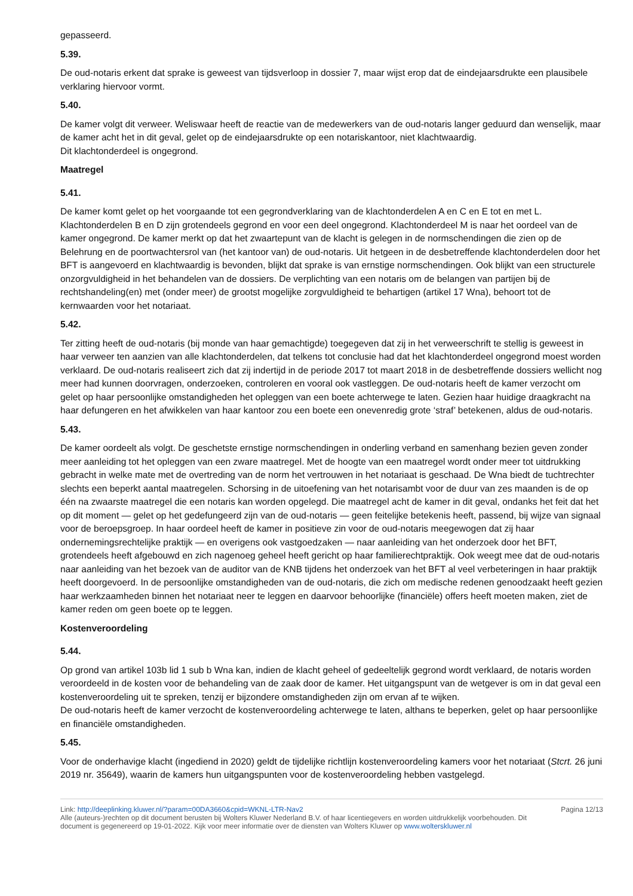gepasseerd.
5.39.
De oud-notaris erkent dat sprake is geweest van tijdsverloop in dossier 7, maar wijst erop dat de eindejaarsdrukte een plausibele verklaring hiervoor vormt.
5.40.
De kamer volgt dit verweer. Weliswaar heeft de reactie van de medewerkers van de oud-notaris langer geduurd dan wenselijk, maar de kamer acht het in dit geval, gelet op de eindejaarsdrukte op een notariskantoor, niet klachtwaardig.
Dit klachtonderdeel is ongegrond.
Maatregel
5.41.
De kamer komt gelet op het voorgaande tot een gegrondverklaring van de klachtonderdelen A en C en E tot en met L. Klachtonderdelen B en D zijn grotendeels gegrond en voor een deel ongegrond. Klachtonderdeel M is naar het oordeel van de kamer ongegrond. De kamer merkt op dat het zwaartepunt van de klacht is gelegen in de normschendingen die zien op de Belehrung en de poortwachtersrol van (het kantoor van) de oud-notaris. Uit hetgeen in de desbetreffende klachtonderdelen door het BFT is aangevoerd en klachtwaardig is bevonden, blijkt dat sprake is van ernstige normschendingen. Ook blijkt van een structurele onzorgvuldigheid in het behandelen van de dossiers. De verplichting van een notaris om de belangen van partijen bij de rechtshandeling(en) met (onder meer) de grootst mogelijke zorgvuldigheid te behartigen (artikel 17 Wna), behoort tot de kernwaarden voor het notariaat.
5.42.
Ter zitting heeft de oud-notaris (bij monde van haar gemachtigde) toegegeven dat zij in het verweerschrift te stellig is geweest in haar verweer ten aanzien van alle klachtonderdelen, dat telkens tot conclusie had dat het klachtonderdeel ongegrond moest worden verklaard. De oud-notaris realiseert zich dat zij indertijd in de periode 2017 tot maart 2018 in de desbetreffende dossiers wellicht nog meer had kunnen doorvragen, onderzoeken, controleren en vooral ook vastleggen. De oud-notaris heeft de kamer verzocht om gelet op haar persoonlijke omstandigheden het opleggen van een boete achterwege te laten. Gezien haar huidige draagkracht na haar defungeren en het afwikkelen van haar kantoor zou een boete een onevenredig grote ‘straf’ betekenen, aldus de oud-notaris.
5.43.
De kamer oordeelt als volgt. De geschetste ernstige normschendingen in onderling verband en samenhang bezien geven zonder meer aanleiding tot het opleggen van een zware maatregel. Met de hoogte van een maatregel wordt onder meer tot uitdrukking gebracht in welke mate met de overtreding van de norm het vertrouwen in het notariaat is geschaad. De Wna biedt de tuchtrechter slechts een beperkt aantal maatregelen. Schorsing in de uitoefening van het notarisambt voor de duur van zes maanden is de op één na zwaarste maatregel die een notaris kan worden opgelegd. Die maatregel acht de kamer in dit geval, ondanks het feit dat het op dit moment — gelet op het gedefungeerd zijn van de oud-notaris — geen feitelijke betekenis heeft, passend, bij wijze van signaal voor de beroepsgroep. In haar oordeel heeft de kamer in positieve zin voor de oud-notaris meegewogen dat zij haar ondernemingsrechtelijke praktijk — en overigens ook vastgoedzaken — naar aanleiding van het onderzoek door het BFT, grotendeels heeft afgebouwd en zich nagenoeg geheel heeft gericht op haar familierechtpraktijk. Ook weegt mee dat de oud-notaris naar aanleiding van het bezoek van de auditor van de KNB tijdens het onderzoek van het BFT al veel verbeteringen in haar praktijk heeft doorgevoerd. In de persoonlijke omstandigheden van de oud-notaris, die zich om medische redenen genoodzaakt heeft gezien haar werkzaamheden binnen het notariaat neer te leggen en daarvoor behoorlijke (financiële) offers heeft moeten maken, ziet de kamer reden om geen boete op te leggen.
Kostenveroordeling
5.44.
Op grond van artikel 103b lid 1 sub b Wna kan, indien de klacht geheel of gedeeltelijk gegrond wordt verklaard, de notaris worden veroordeeld in de kosten voor de behandeling van de zaak door de kamer. Het uitgangspunt van de wetgever is om in dat geval een kostenveroordeling uit te spreken, tenzij er bijzondere omstandigheden zijn om ervan af te wijken.
De oud-notaris heeft de kamer verzocht de kostenveroordeling achterwege te laten, althans te beperken, gelet op haar persoonlijke en financiële omstandigheden.
5.45.
Voor de onderhavige klacht (ingediend in 2020) geldt de tijdelijke richtlijn kostenveroordeling kamers voor het notariaat (Stcrt. 26 juni 2019 nr. 35649), waarin de kamers hun uitgangspunten voor de kostenveroordeling hebben vastgelegd.
Link: http://deeplinking.kluwer.nl/?param=00DA3660&cpid=WKNL-LTR-Nav2
Alle (auteurs-)rechten op dit document berusten bij Wolters Kluwer Nederland B.V. of haar licentiegevers en worden uitdrukkelijk voorbehouden. Dit document is gegenereerd op 19-01-2022. Kijk voor meer informatie over de diensten van Wolters Kluwer op www.wolterskluwer.nl
Pagina 12/13